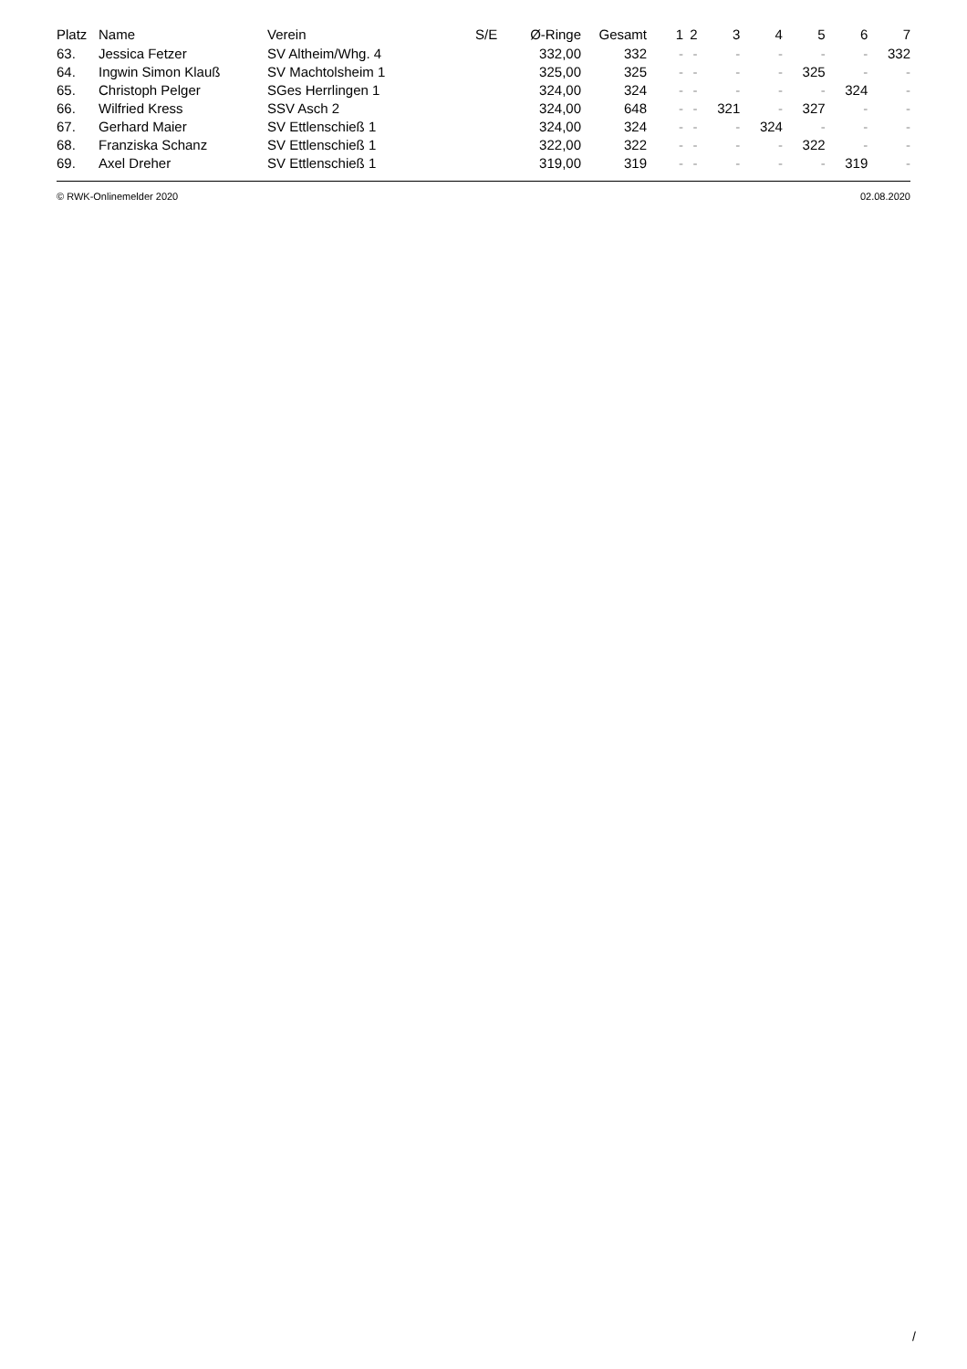| Platz | Name | Verein | S/E | Ø-Ringe | Gesamt | 1 | 2 | 3 | 4 | 5 | 6 | 7 |
| --- | --- | --- | --- | --- | --- | --- | --- | --- | --- | --- | --- | --- |
| 63. | Jessica Fetzer | SV Altheim/Whg. 4 | | 332,00 | 332 | - | - | - | - | - | - | 332 |
| 64. | Ingwin Simon Klauß | SV Machtolsheim 1 | | 325,00 | 325 | - | - | - | - | 325 | - | - |
| 65. | Christoph Pelger | SGes Herrlingen 1 | | 324,00 | 324 | - | - | - | - | - | 324 | - |
| 66. | Wilfried Kress | SSV Asch 2 | | 324,00 | 648 | - | - | 321 | - | 327 | - | - |
| 67. | Gerhard Maier | SV Ettlenschieß 1 | | 324,00 | 324 | - | - | - | 324 | - | - | - |
| 68. | Franziska Schanz | SV Ettlenschieß 1 | | 322,00 | 322 | - | - | - | - | 322 | - | - |
| 69. | Axel Dreher | SV Ettlenschieß 1 | | 319,00 | 319 | - | - | - | - | - | 319 | - |
© RWK-Onlinemelder 2020 02.08.2020
/